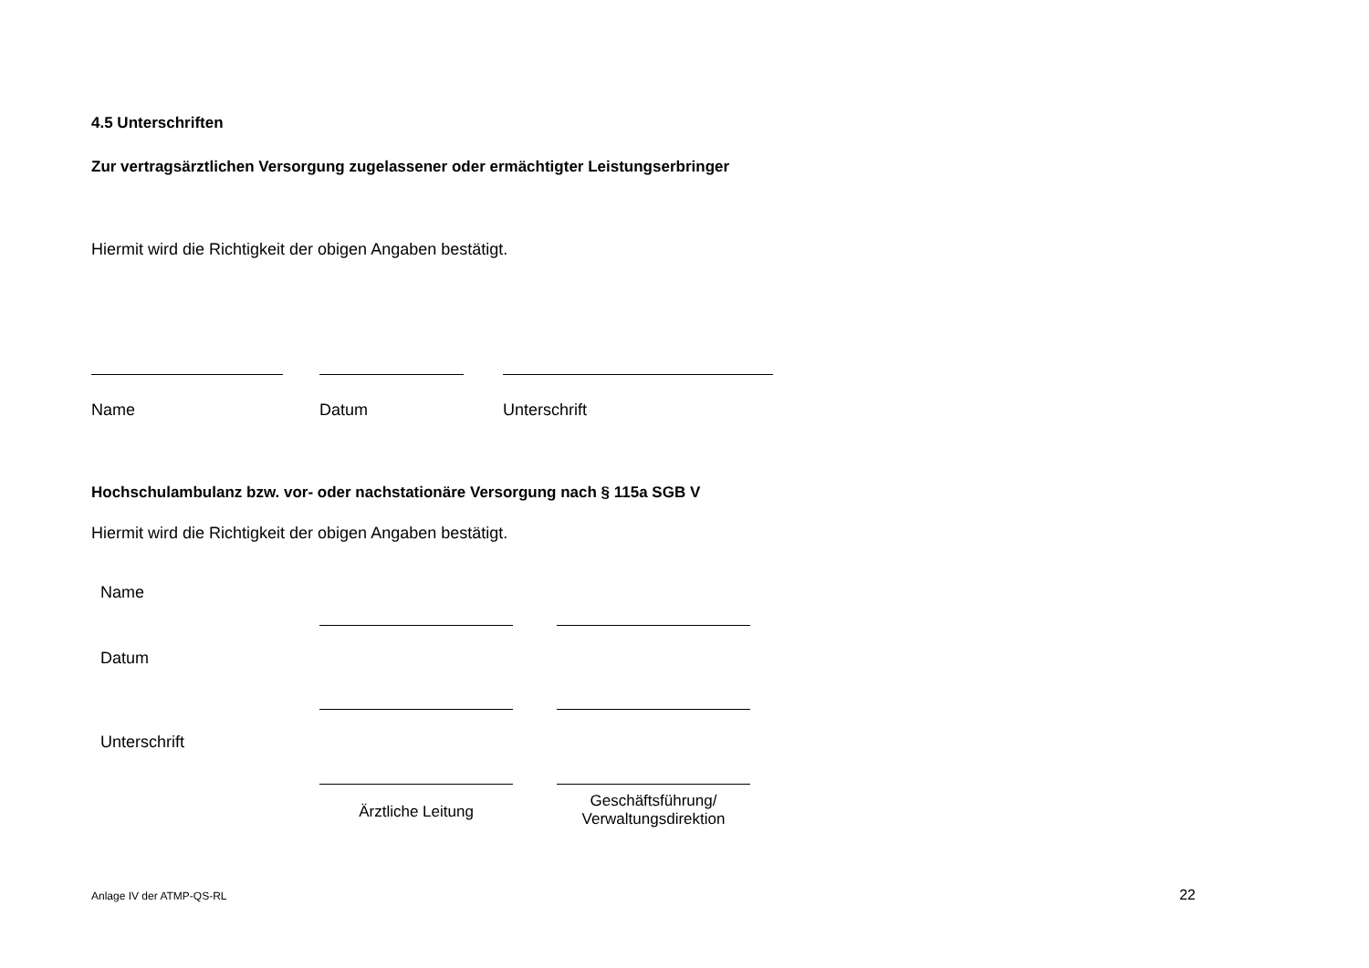4.5 Unterschriften
Zur vertragsärztlichen Versorgung zugelassener oder ermächtigter Leistungserbringer
Hiermit wird die Richtigkeit der obigen Angaben bestätigt.
Name Datum Unterschrift
Hochschulambulanz bzw. vor- oder nachstationäre Versorgung nach § 115a SGB V
Hiermit wird die Richtigkeit der obigen Angaben bestätigt.
Name
Datum
Unterschrift
Ärztliche Leitung
Geschäftsführung/
Verwaltungsdirektion
Anlage IV der ATMP-QS-RL 22